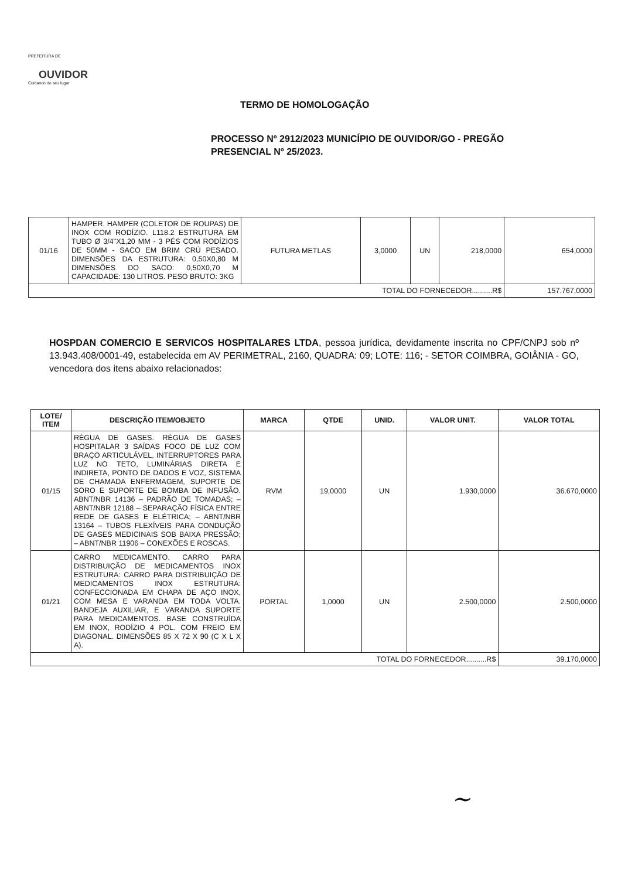PREFEITURA DE
OUVIDOR
Cuidando do seu lugar
TERMO DE HOMOLOGAÇÃO
PROCESSO Nº 2912/2023 MUNICÍPIO DE OUVIDOR/GO - PREGÃO PRESENCIAL Nº 25/2023.
| 01/16 | HAMPER. HAMPER (COLETOR DE ROUPAS) DE INOX COM RODÍZIO. L118.2 ESTRUTURA EM TUBO Ø 3/4"X1,20 MM - 3 PÉS COM RODÍZIOS DE 50MM - SACO EM BRIM CRÚ PESADO. DIMENSÕES DA ESTRUTURA: 0,50X0,80 M DIMENSÕES DO SACO: 0,50X0,70 M CAPACIDADE: 130 LITROS. PESO BRUTO: 3KG | FUTURA METLAS | 3,0000 | UN | 218,0000 | 654,0000 |
| TOTAL DO FORNECEDOR..........R$ | | | | | | 157.767,0000 |
HOSPDAN COMERCIO E SERVICOS HOSPITALARES LTDA, pessoa jurídica, devidamente inscrita no CPF/CNPJ sob nº 13.943.408/0001-49, estabelecida em AV PERIMETRAL, 2160, QUADRA: 09; LOTE: 116; - SETOR COIMBRA, GOIÂNIA - GO, vencedora dos itens abaixo relacionados:
| LOTE/ ITEM | DESCRIÇÃO ITEM/OBJETO | MARCA | QTDE | UNID. | VALOR UNIT. | VALOR TOTAL |
| --- | --- | --- | --- | --- | --- | --- |
| 01/15 | RÉGUA DE GASES. RÉGUA DE GASES HOSPITALAR 3 SAÍDAS FOCO DE LUZ COM BRAÇO ARTICULÁVEL, INTERRUPTORES PARA LUZ NO TETO, LUMINÁRIAS DIRETA E INDIRETA, PONTO DE DADOS E VOZ, SISTEMA DE CHAMADA ENFERMAGEM, SUPORTE DE SORO E SUPORTE DE BOMBA DE INFUSÃO. ABNT/NBR 14136 – PADRÃO DE TOMADAS; – ABNT/NBR 12188 – SEPARAÇÃO FÍSICA ENTRE REDE DE GASES E ELÉTRICA; – ABNT/NBR 13164 – TUBOS FLEXÍVEIS PARA CONDUÇÃO DE GASES MEDICINAIS SOB BAIXA PRESSÃO; – ABNT/NBR 11906 – CONEXÕES E ROSCAS. | RVM | 19,0000 | UN | 1.930,0000 | 36.670,0000 |
| 01/21 | CARRO MEDICAMENTO. CARRO PARA DISTRIBUIÇÃO DE MEDICAMENTOS INOX ESTRUTURA: CARRO PARA DISTRIBUIÇÃO DE MEDICAMENTOS INOX ESTRUTURA: CONFECCIONADA EM CHAPA DE AÇO INOX, COM MESA E VARANDA EM TODA VOLTA. BANDEJA AUXILIAR, E VARANDA SUPORTE PARA MEDICAMENTOS. BASE CONSTRUÍDA EM INOX, RODÍZIO 4 POL. COM FREIO EM DIAGONAL. DIMENSÕES 85 X 72 X 90 (C X L X A). | PORTAL | 1,0000 | UN | 2.500,0000 | 2.500,0000 |
| TOTAL DO FORNECEDOR..........R$ | | | | | | 39.170,0000 |
~